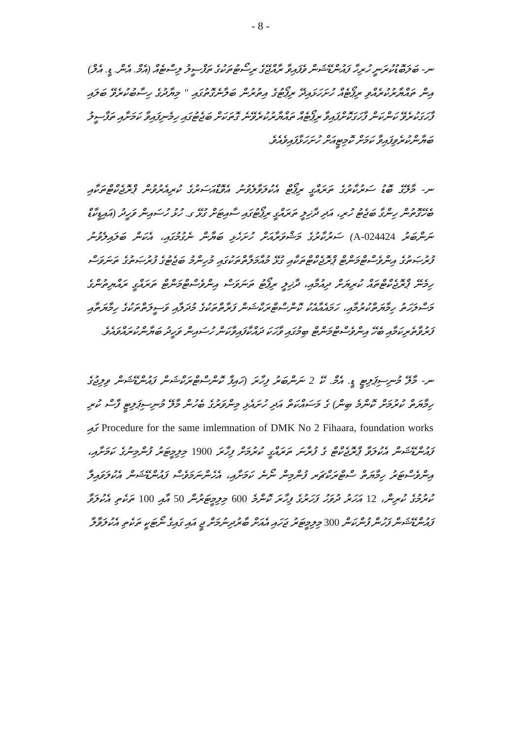- 8 -
ނ- ބަލަބޮޑުކުރަނީ ހުރިހާ ފައުންޑޭޝަން ވެފައިވާ ރާއްޖޭގެ ރިސޯޓުތަކުގެ ތަފްސީލު ލިސްޓެއް (އެމް. އެން. ޑީ. އެލް) އިން ތައްޔާރުކުރެއްވި ރިޕޯޓެއް ހުށަހަޅައިދޭ ރިޕޯޓުގެ އިތުރުން ބަލާނެގޮތުގައި " މިޔާދުގެ ހިސާބުކުރެވޭ ބަލައި ފާހަގަކުރެވޭ ކަންކަން ފާހަގަކޮށްފައިވާ ރިޕޯޓެއް ތައްޔާރުކުރެވޭނެ ގޮތަކަށް ބަޖެޓުގައި ހިމެނިފައިވާ ކަމަށާއި ތަފާސީލު ބަޔާންކުރެވިފައިވާ ކަމަށް ކޮމިޓީއަށް ހުށަހަޅާފައިވެއެވެ.
ނ- މާލޭގެ ބޮޑު ސަރުކާރުގެ ތަރައްގީ ރިޕޯޓް އެކުލަވާލެވުނު އެވޮޑްއަސަރުގެ ކުރިއެރުވުން ޕްރޮޖެކްޓްތަކާއި ބެހޭގޮތުން ހިންގާ ބަޖެޓު ހުރި، އަދި ދާޚިލީ ތަރައްގީ ރިޕޯޓުގައި ސާއިޓަށް ގުޅޭ ގ. ހުޅު ހުސައިން ވަހީދު (އައިޑީކާޑް ނަންބަރު A-024424) ސަރުކާރުގެ މަޝްވަރާއަށް ހުށަހެޅި ބަޔާން ނެގުމުގައި، އެކަން ބަލައިލެވުނު ފުރުޞަތުގެ އިންވެސްޓްމަންޓް ޕްރޮޖެކްޓްތަކާއި ގުޅޭ މުއާމަލާތްތަކުގައި މުހިންމު ބަޖެޓުގެ ފުރުޞަތުގެ ތަނަވަސް ހިމެނޭ ޕްރޮޖެކްޓްތައް ކުރިޔަށް ދިއުމާއި، ދާޚިލީ ރިޕޯޓު ތަނަވަސް އިންވެސްޓްމަންޓް ތަރައްގީ ރައްޔިތުންގެ މަސްލަހަތު ހިމާޔަތްކުރުމާއި، ހަމައެއާއެކު ކޮންސްޓްރަކްޝަން ފަރާތްތަކުގެ މުދަލާއި ވަސީލަތްތަކުގެ ހިމާޔަތާއި ފަރުވާތެރިކަމާއި ބެހޭ އިންވެސްޓްމަންޓް ބިމުގައި ވާހަކަ ދައްކާފައިވާކަން ހުސައިން ވަހީދު ބަޔާންކުރައްވައެވެ.
ނ- މާލޭ މުނިސިޕަލިޓީ ޑީ. އެމް. ކޭ 2 ނަންބަރު ފިހާރަ (ހައިފާ ކޮންސްޓްރަކްޝަން ފައުންޑޭޝަން ވިލިޖުގެ ހިމާޔަތް ކުރުމަށް ކޮންމެ ބިން) ގެ މަސައްކަތް އަދި ހުށައެޅި މިންވަރުގެ ބެހުން މާލޭ މުނިސިޕަލިޓީ ފާސް ކުރި Procedure for the same imlemnation of DMK No 2 Fihaara, foundation works ގައި ފައުންޑޭޝަން އެކުލަވާ ޕްރޮޖެކްޓް ގެ ފުރާނަ ތަރައްގީ ކުރުމަށް ފިހާރަ 1900 މިލިމީޓަރު ފުންމިނުގެ ކަމަށާއި، އިންވެސްޓަރު ހިމާޔަތް ސްޓްރަކްޗަރ ފުންމިން ނޯނެ ކަމަށާއި، އެހެންނަމަވެސް ފައުންޑޭޝަން އެކުލަވައިލާ ކުރުމުގެ ކުރިން، 12 އަހަރު ދުވަހު ފަހަރުގެ ފިހާރަ ކޮންމެ 600 މިލިމީޓަރުން 50 އާއި 100 ތަކެތި އެކުލަވާ ފައުންޑޭޝަން ފަހުން ފުންކަން 300 މިލިމީޓަރު ޖަހައި އެއަށް ބާރުދިނުމަށް ޖީ އައި ގައިގެ ނޯޓަކީ ތަކެތި އެކުލަވާލާ